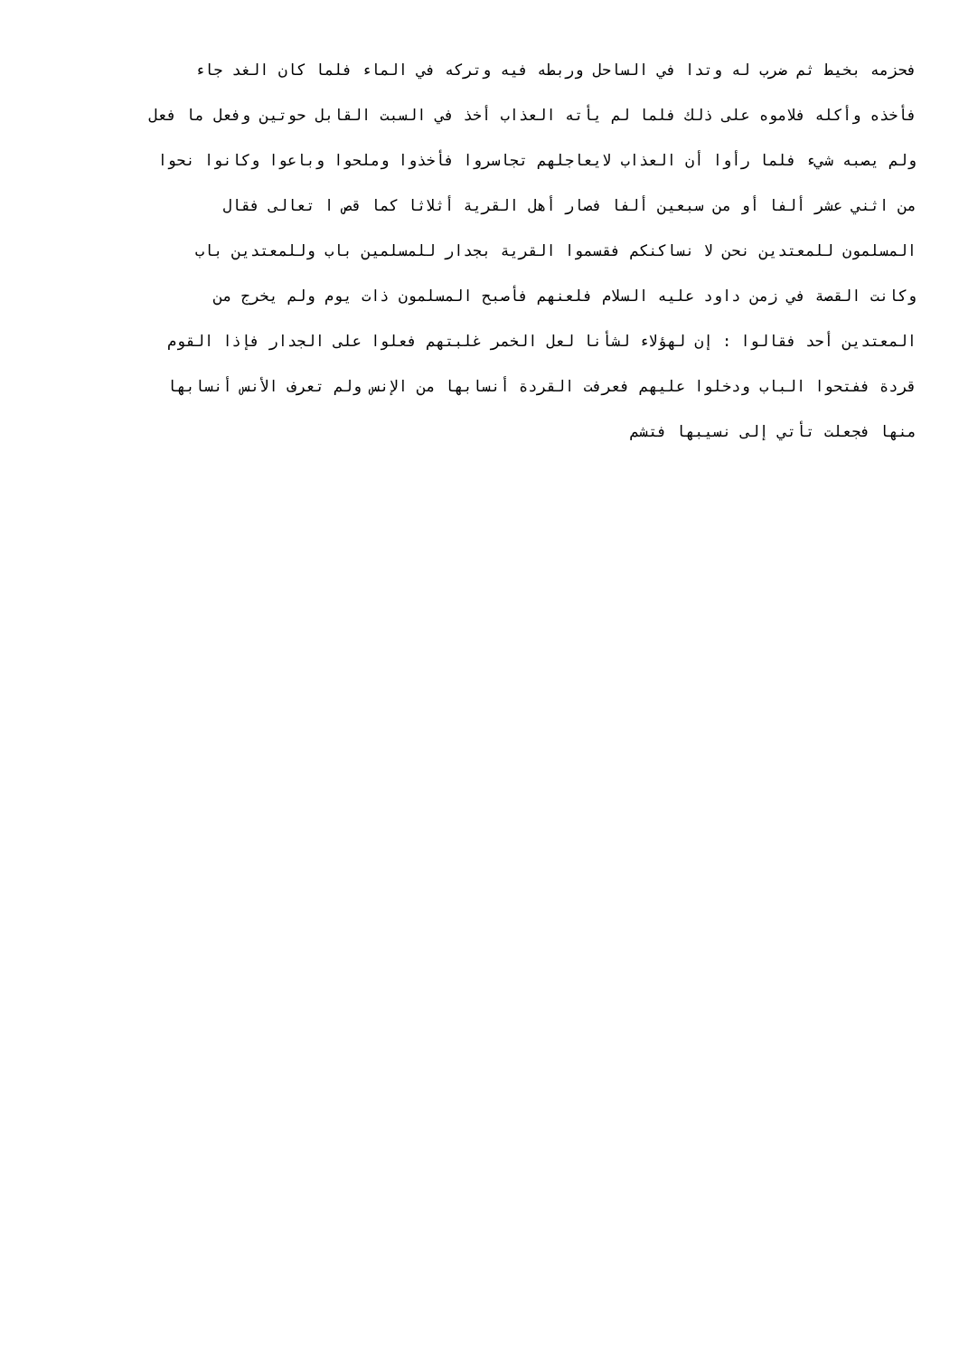فحزمه بخيط ثم ضرب له وتدا في الساحل وربطه فيه وتركه في الماء فلما كان الغد جاء
فأخذه وأكله فلاموه على ذلك فلما لم يأته العذاب أخذ في السبت القابل حوتين وفعل ما فعل
ولم يصبه شيء فلما رأوا أن العذاب لايعاجلهم تجاسروا فأخذوا وملحوا وباعوا وكانوا نحوا
من اثني عشر ألفا أو من سبعين ألفا فصار أهل القرية أثلاثا كما قص ا تعالى فقال
المسلمون للمعتدين نحن لا نساكنكم فقسموا القرية بجدار للمسلمين باب وللمعتدين باب
وكانت القصة في زمن داود عليه السلام فلعنهم فأصبح المسلمون ذات يوم ولم يخرج من
المعتدين أحد فقالوا : إن لهؤلاء لشأنا لعل الخمر غلبتهم فعلوا على الجدار فإذا القوم
قردة ففتحوا الباب ودخلوا عليهم فعرفت القردة أنسابها من الإنس ولم تعرف الأنس أنسابها
منها فجعلت تأتي إلى نسيبها فتشم